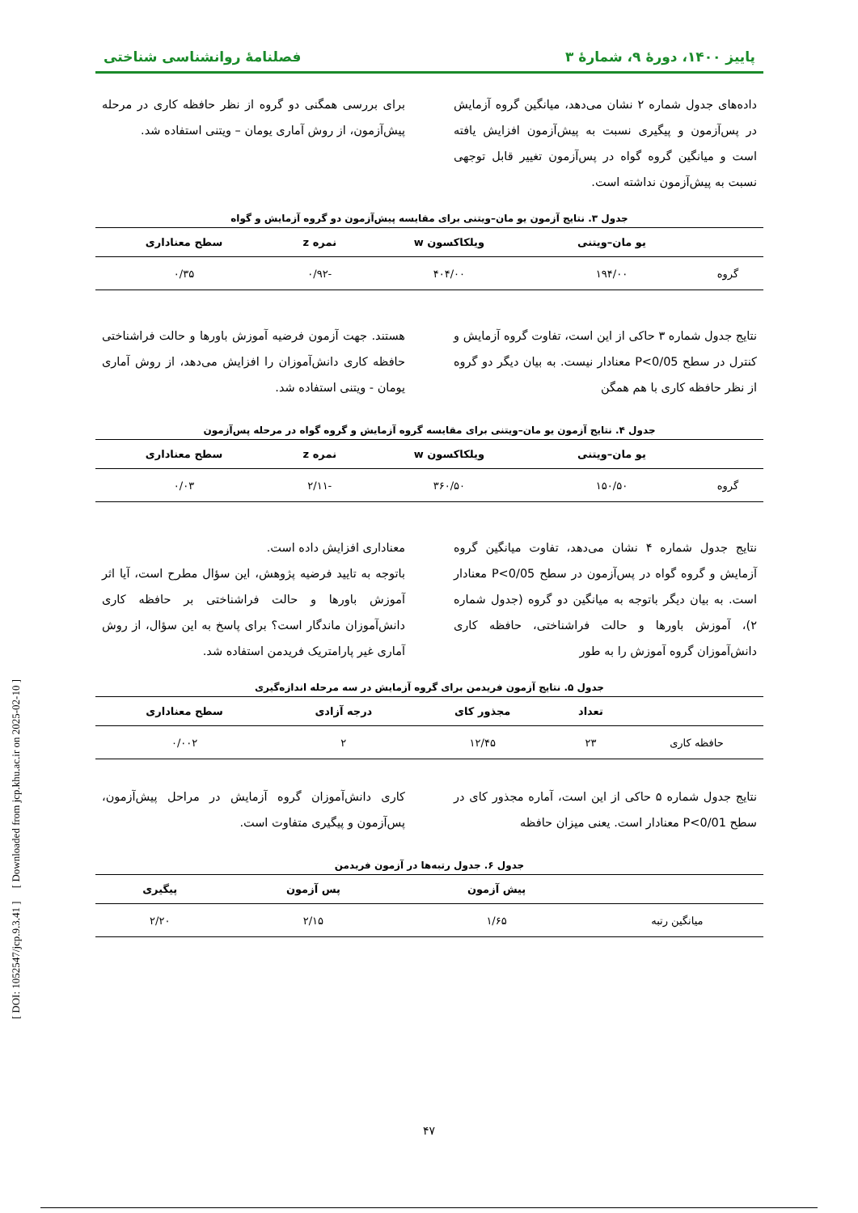پاییز ۱۴۰۰، دورهٔ ۹، شمارهٔ ۳ فصلنامهٔ روانشناسی شناختی
داده‌های جدول شماره ۲ نشان می‌دهد، میانگین گروه آزمایش در پس‌آزمون و پیگیری نسبت به پیش‌آزمون افزایش یافته است و میانگین گروه گواه در پس‌آزمون تغییر قابل توجهی نسبت به پیش‌آزمون نداشته است.
برای بررسی همگنی دو گروه از نظر حافظه کاری در مرحله پیش‌آزمون، از روش آماری یومان – ویتنی استفاده شد.
جدول ۳. نتایج آزمون یو مان–ویتنی برای مقایسه پیش‌آزمون دو گروه آزمایش و گواه
| | یو مان–ویتنی | ویلکاکسون w | نمره z | سطح معناداری |
| --- | --- | --- | --- | --- |
| گروه | ۱۹۴/۰۰ | ۴۰۴/۰۰ | -۰/۹۲ | ۰/۳۵ |
نتایج جدول شماره ۳ حاکی از این است، تفاوت گروه آزمایش و کنترل در سطح P<0/05 معنادار نیست. به بیان دیگر دو گروه از نظر حافظه کاری با هم همگن
هستند. جهت آزمون فرضیه آموزش باورها و حالت فراشناختی حافظه کاری دانش‌آموزان را افزایش می‌دهد، از روش آماری یومان - ویتنی استفاده شد.
جدول ۴. نتایج آزمون یو مان–ویتنی برای مقایسه گروه آزمایش و گروه گواه در مرحله پس‌آزمون
| | یو مان–ویتنی | ویلکاکسون w | نمره z | سطح معناداری |
| --- | --- | --- | --- | --- |
| گروه | ۱۵۰/۵۰ | ۳۶۰/۵۰ | -۲/۱۱ | ۰/۰۳ |
نتایج جدول شماره ۴ نشان می‌دهد، تفاوت میانگین گروه آزمایش و گروه گواه در پس‌آزمون در سطح P<0/05 معنادار است. به بیان دیگر باتوجه به میانگین دو گروه (جدول شماره ۲)، آموزش باورها و حالت فراشناختی، حافظه کاری دانش‌آموزان گروه آموزش را به طور
معناداری افزایش داده است.
باتوجه به تایید فرضیه پژوهش، این سؤال مطرح است، آیا اثر آموزش باورها و حالت فراشناختی بر حافظه کاری دانش‌آموزان ماندگار است؟ برای پاسخ به این سؤال، از روش آماری غیر پارامتریک فریدمن استفاده شد.
جدول ۵. نتایج آزمون فریدمن برای گروه آزمایش در سه مرحله اندازه‌گیری
| | تعداد | مجذور کای | درجه آزادی | سطح معناداری |
| --- | --- | --- | --- | --- |
| حافظه کاری | ۲۳ | ۱۲/۴۵ | ۲ | ۰/۰۰۲ |
نتایج جدول شماره ۵ حاکی از این است، آماره مجذور کای در سطح P<0/01 معنادار است. یعنی میزان حافظه
کاری دانش‌آموزان گروه آزمایش در مراحل پیش‌آزمون، پس‌آزمون و پیگیری متفاوت است.
جدول ۶. جدول رتبه‌ها در آزمون فریدمن
| | پیش آزمون | پس آزمون | پیگیری |
| --- | --- | --- | --- |
| میانگین رتبه | ۱/۶۵ | ۲/۱۵ | ۲/۲۰ |
[ DOI: 1052547/jcp.9.3.41 ] [ Downloaded from jcp.khu.ac.ir on 2025-02-10 ]
۴۷